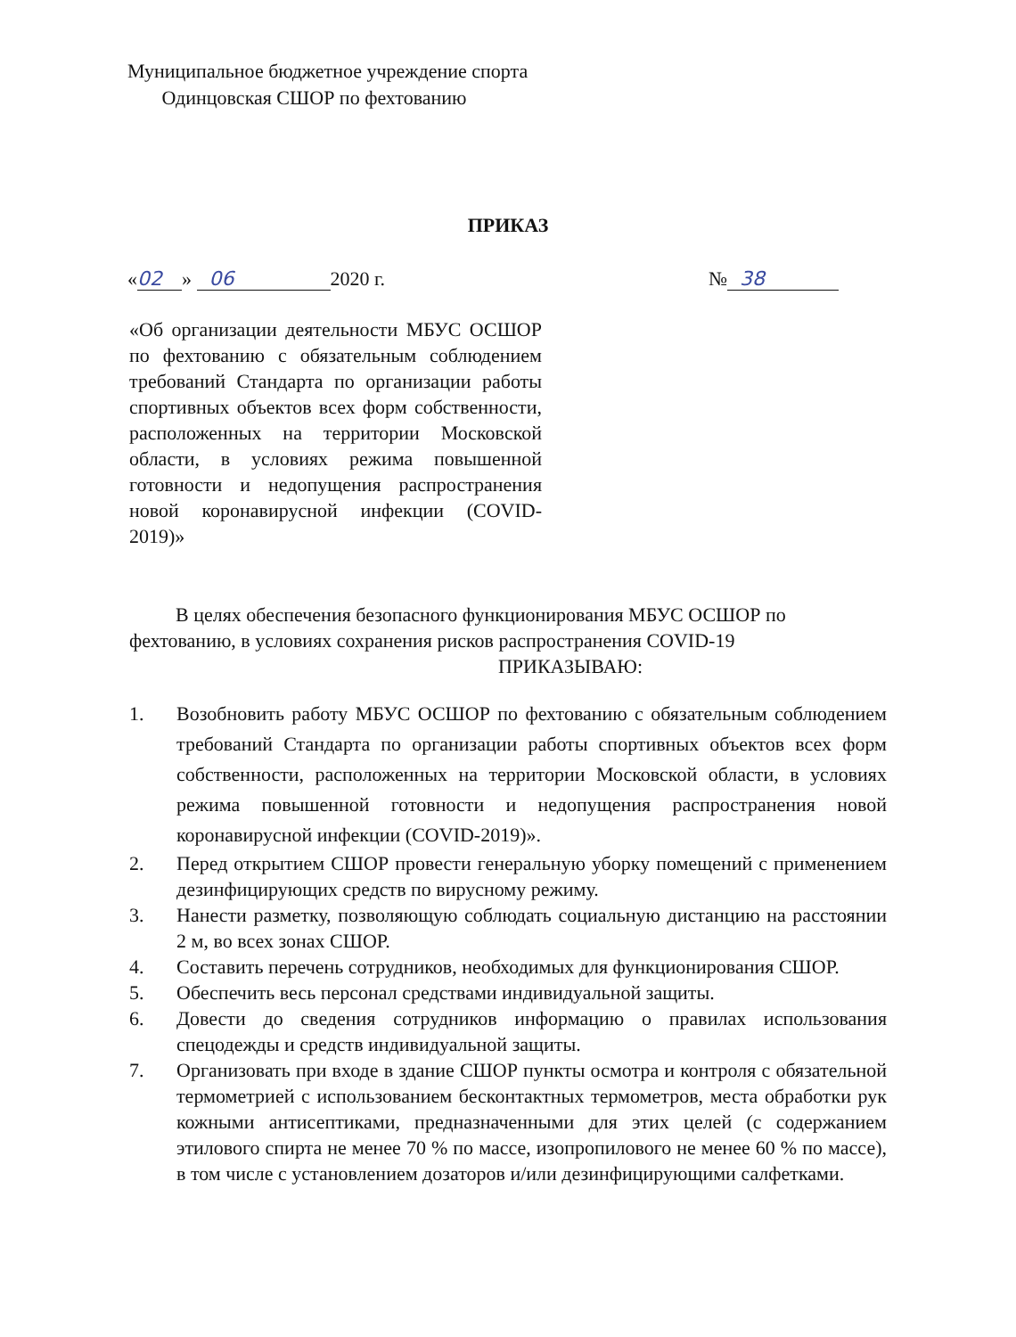Муниципальное бюджетное учреждение спорта
Одинцовская СШОР по фехтованию
ПРИКАЗ
« 02 » 06 2020 г. № 38
«Об организации деятельности МБУС ОСШОР по фехтованию с обязательным соблюдением требований Стандарта по организации работы спортивных объектов всех форм собственности, расположенных на территории Московской области, в условиях режима повышенной готовности и недопущения распространения новой коронавирусной инфекции (COVID-2019)»
В целях обеспечения безопасного функционирования МБУС ОСШОР по фехтованию, в условиях сохранения рисков распространения COVID-19
ПРИКАЗЫВАЮ:
1. Возобновить работу МБУС ОСШОР по фехтованию с обязательным соблюдением требований Стандарта по организации работы спортивных объектов всех форм собственности, расположенных на территории Московской области, в условиях режима повышенной готовности и недопущения распространения новой коронавирусной инфекции (COVID-2019)».
2. Перед открытием СШОР провести генеральную уборку помещений с применением дезинфицирующих средств по вирусному режиму.
3. Нанести разметку, позволяющую соблюдать социальную дистанцию на расстоянии 2 м, во всех зонах СШОР.
4. Составить перечень сотрудников, необходимых для функционирования СШОР.
5. Обеспечить весь персонал средствами индивидуальной защиты.
6. Довести до сведения сотрудников информацию о правилах использования спецодежды и средств индивидуальной защиты.
7. Организовать при входе в здание СШОР пункты осмотра и контроля с обязательной термометрией с использованием бесконтактных термометров, места обработки рук кожными антисептиками, предназначенными для этих целей (с содержанием этилового спирта не менее 70 % по массе, изопропилового не менее 60 % по массе), в том числе с установлением дозаторов и/или дезинфицирующими салфетками.